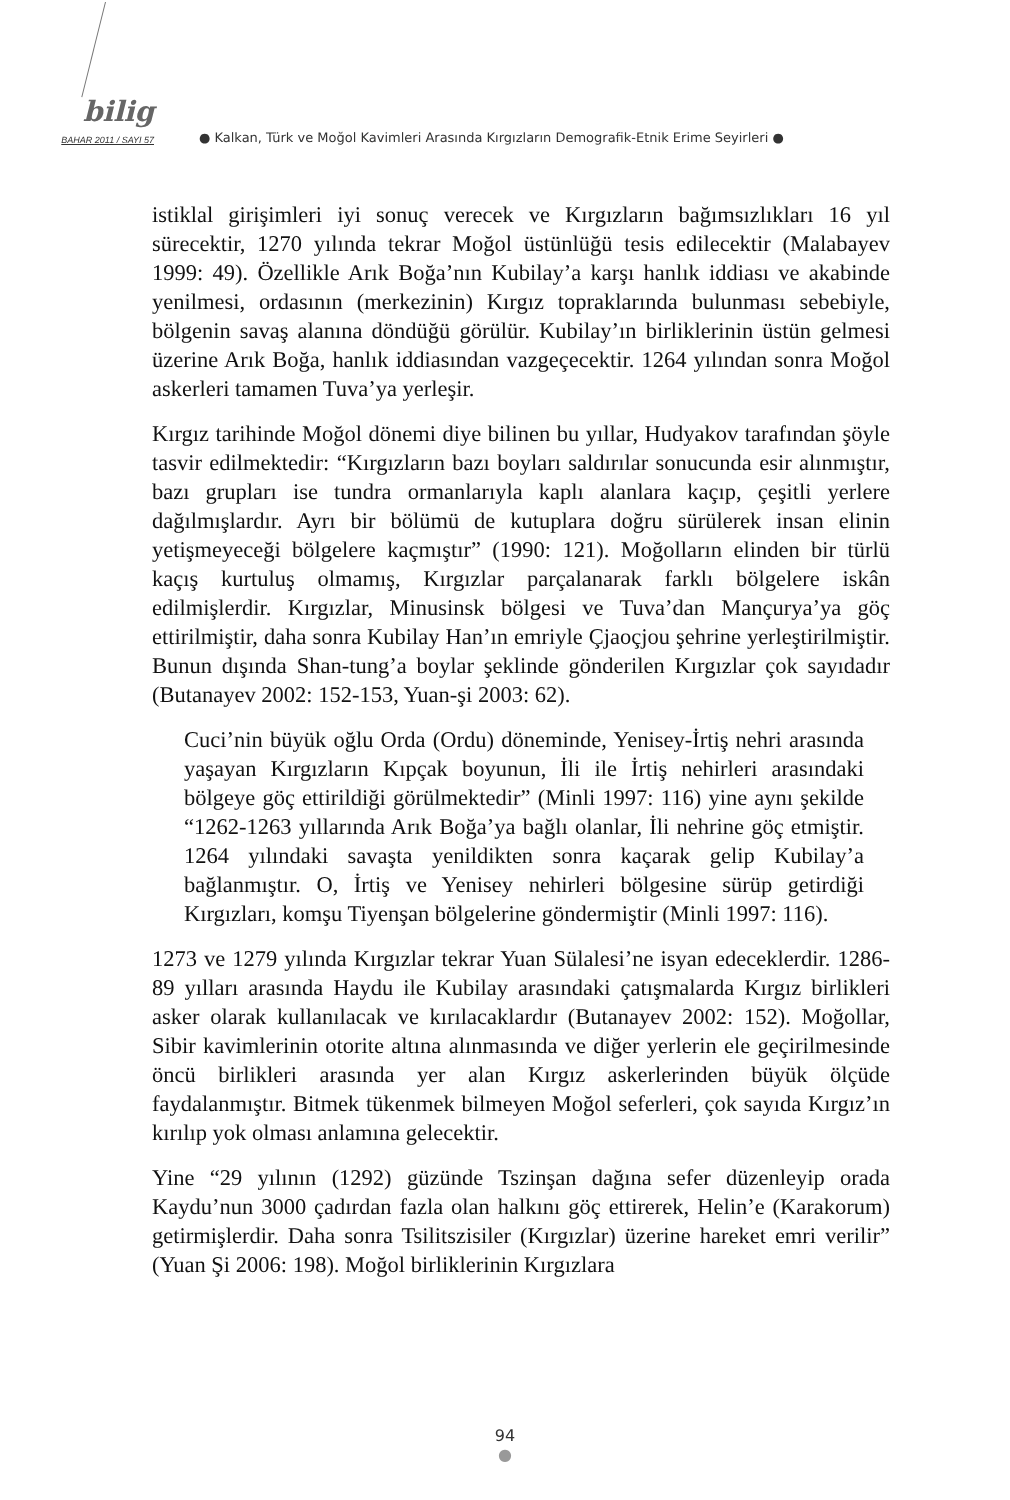bilig
BAHAR 2011 / SAYI 57
● Kalkan, Türk ve Moğol Kavimleri Arasında Kırgızların Demografik-Etnik Erime Seyirleri ●
istiklal girişimleri iyi sonuç verecek ve Kırgızların bağımsızlıkları 16 yıl sürecektir, 1270 yılında tekrar Moğol üstünlüğü tesis edilecektir (Malabayev 1999: 49). Özellikle Arık Boğa’nın Kubilay’a karşı hanlık iddiası ve akabinde yenilmesi, ordasının (merkezinin) Kırgız topraklarında bulunması sebebiyle, bölgenin savaş alanına döndüğü görülür. Kubilay’ın birliklerinin üstün gelmesi üzerine Arık Boğa, hanlık iddiasından vazgeçecektir. 1264 yılından sonra Moğol askerleri tamamen Tuva’ya yerleşir.
Kırgız tarihinde Moğol dönemi diye bilinen bu yıllar, Hudyakov tarafından şöyle tasvir edilmektedir: “Kırgızların bazı boyları saldırılar sonucunda esir alınmıştır, bazı grupları ise tundra ormanlarıyla kaplı alanlara kaçıp, çeşitli yerlere dağılmışlardır. Ayrı bir bölümü de kutuplara doğru sürülerek insan elinin yetişmeyeceği bölgelere kaçmıştır” (1990: 121). Moğolların elinden bir türlü kaçış kurtuluş olmamış, Kırgızlar parçalanarak farklı bölgelere iskân edilmişlerdir. Kırgızlar, Minusinsk bölgesi ve Tuva’dan Mançurya’ya göç ettirilmiştir, daha sonra Kubilay Han’ın emriyle Çjaoçjou şehrine yerleştirilmiştir. Bunun dışında Shan-tung’a boylar şeklinde gönderilen Kırgızlar çok sayıdadır (Butanayev 2002: 152-153, Yuan-şi 2003: 62).
Cuci’nin büyük oğlu Orda (Ordu) döneminde, Yenisey-İrtiş nehri arasında yaşayan Kırgızların Kıpçak boyunun, İli ile İrtiş nehirleri arasındaki bölgeye göç ettirildiği görülmektedir” (Minli 1997: 116) yine aynı şekilde “1262-1263 yıllarında Arık Boğa’ya bağlı olanlar, İli nehrine göç etmiştir. 1264 yılındaki savaşta yenildikten sonra kaçarak gelip Kubilay’a bağlanmıştır. O, İrtiş ve Yenisey nehirleri bölgesine sürüp getirdiği Kırgızları, komşu Tiyenşan bölgelerine göndermiştir (Minli 1997: 116).
1273 ve 1279 yılında Kırgızlar tekrar Yuan Sülalesi’ne isyan edeceklerdir. 1286-89 yılları arasında Haydu ile Kubilay arasındaki çatışmalarda Kırgız birlikleri asker olarak kullanılacak ve kırılacaklardır (Butanayev 2002: 152). Moğollar, Sibir kavimlerinin otorite altına alınmasında ve diğer yerlerin ele geçirilmesinde öncü birlikleri arasında yer alan Kırgız askerlerinden büyük ölçüde faydalanmıştır. Bitmek tükenmek bilmeyen Moğol seferleri, çok sayıda Kırgız’ın kırılıp yok olması anlamına gelecektir.
Yine “29 yılının (1292) güzünde Tszinşan dağına sefer düzenleyip orada Kaydu’nun 3000 çadırdan fazla olan halkını göç ettirerek, Helin’e (Karakorum) getirmişlerdir. Daha sonra Tsilitszisiler (Kırgızlar) üzerine hareket emri verilir” (Yuan Şi 2006: 198). Moğol birliklerinin Kırgızlara
94
●